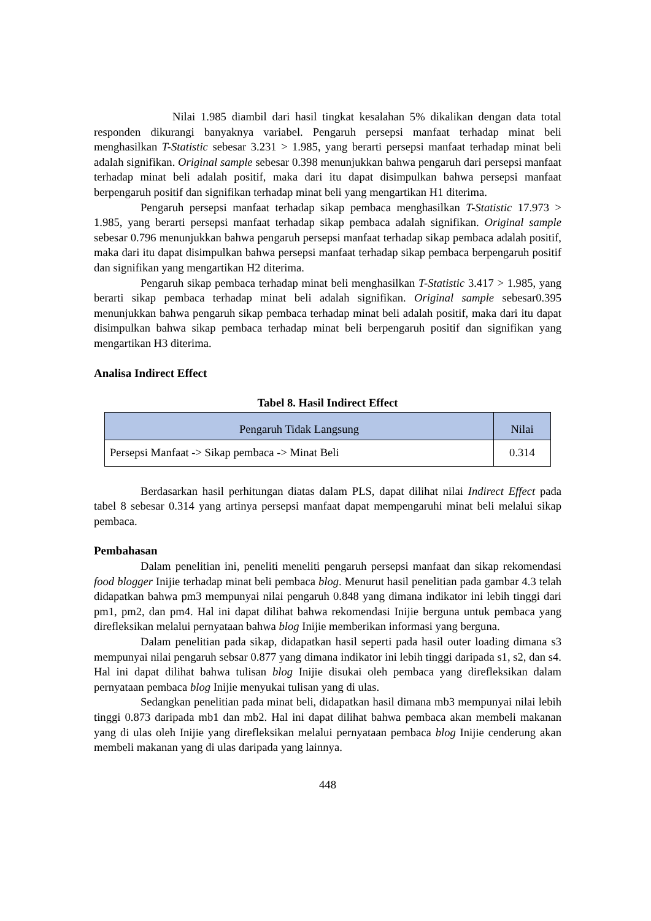Nilai 1.985 diambil dari hasil tingkat kesalahan 5% dikalikan dengan data total responden dikurangi banyaknya variabel. Pengaruh persepsi manfaat terhadap minat beli menghasilkan T-Statistic sebesar 3.231 > 1.985, yang berarti persepsi manfaat terhadap minat beli adalah signifikan. Original sample sebesar 0.398 menunjukkan bahwa pengaruh dari persepsi manfaat terhadap minat beli adalah positif, maka dari itu dapat disimpulkan bahwa persepsi manfaat berpengaruh positif dan signifikan terhadap minat beli yang mengartikan H1 diterima.
Pengaruh persepsi manfaat terhadap sikap pembaca menghasilkan T-Statistic 17.973 > 1.985, yang berarti persepsi manfaat terhadap sikap pembaca adalah signifikan. Original sample sebesar 0.796 menunjukkan bahwa pengaruh persepsi manfaat terhadap sikap pembaca adalah positif, maka dari itu dapat disimpulkan bahwa persepsi manfaat terhadap sikap pembaca berpengaruh positif dan signifikan yang mengartikan H2 diterima.
Pengaruh sikap pembaca terhadap minat beli menghasilkan T-Statistic 3.417 > 1.985, yang berarti sikap pembaca terhadap minat beli adalah signifikan. Original sample sebesar0.395 menunjukkan bahwa pengaruh sikap pembaca terhadap minat beli adalah positif, maka dari itu dapat disimpulkan bahwa sikap pembaca terhadap minat beli berpengaruh positif dan signifikan yang mengartikan H3 diterima.
Analisa Indirect Effect
Tabel 8. Hasil Indirect Effect
| Pengaruh Tidak Langsung | Nilai |
| --- | --- |
| Persepsi Manfaat -> Sikap pembaca -> Minat Beli | 0.314 |
Berdasarkan hasil perhitungan diatas dalam PLS, dapat dilihat nilai Indirect Effect pada tabel 8 sebesar 0.314 yang artinya persepsi manfaat dapat mempengaruhi minat beli melalui sikap pembaca.
Pembahasan
Dalam penelitian ini, peneliti meneliti pengaruh persepsi manfaat dan sikap rekomendasi food blogger Inijie terhadap minat beli pembaca blog. Menurut hasil penelitian pada gambar 4.3 telah didapatkan bahwa pm3 mempunyai nilai pengaruh 0.848 yang dimana indikator ini lebih tinggi dari pm1, pm2, dan pm4. Hal ini dapat dilihat bahwa rekomendasi Inijie berguna untuk pembaca yang direfleksikan melalui pernyataan bahwa blog Inijie memberikan informasi yang berguna.
Dalam penelitian pada sikap, didapatkan hasil seperti pada hasil outer loading dimana s3 mempunyai nilai pengaruh sebsar 0.877 yang dimana indikator ini lebih tinggi daripada s1, s2, dan s4. Hal ini dapat dilihat bahwa tulisan blog Inijie disukai oleh pembaca yang direfleksikan dalam pernyataan pembaca blog Inijie menyukai tulisan yang di ulas.
Sedangkan penelitian pada minat beli, didapatkan hasil dimana mb3 mempunyai nilai lebih tinggi 0.873 daripada mb1 dan mb2. Hal ini dapat dilihat bahwa pembaca akan membeli makanan yang di ulas oleh Inijie yang direfleksikan melalui pernyataan pembaca blog Inijie cenderung akan membeli makanan yang di ulas daripada yang lainnya.
448